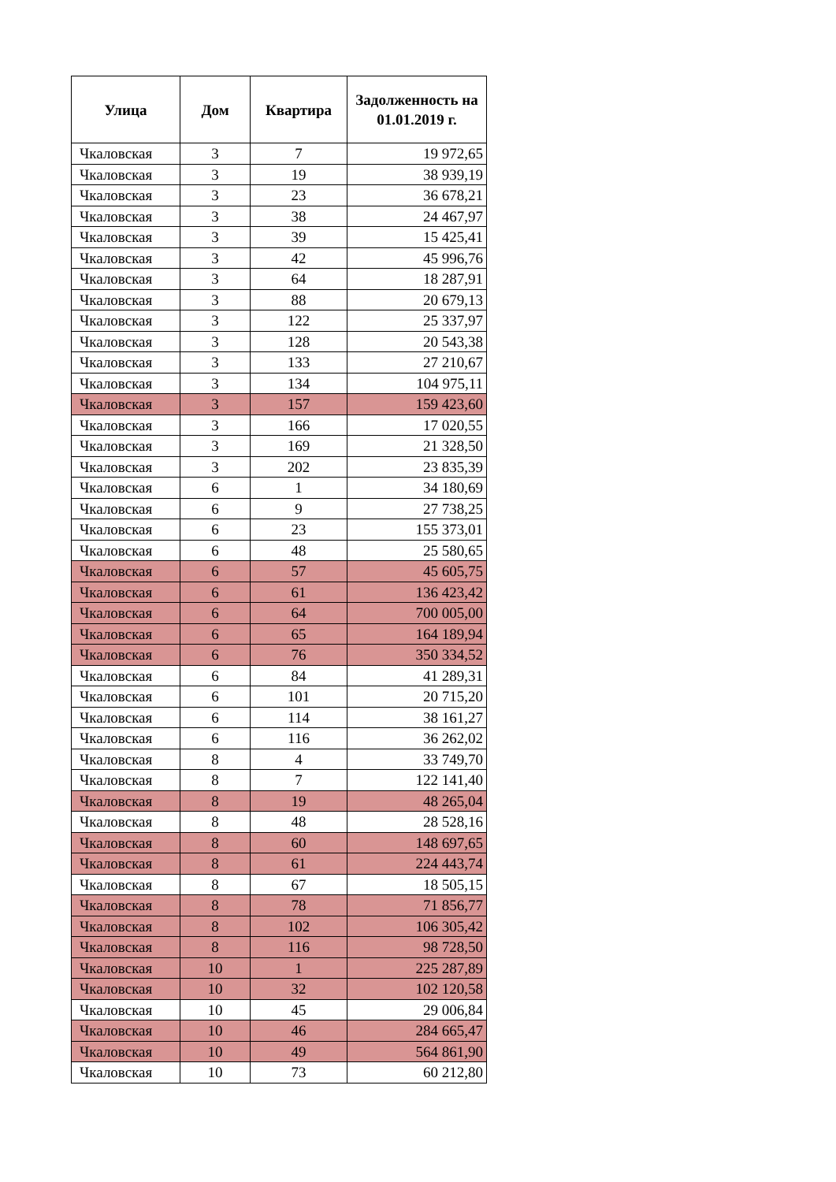| Улица | Дом | Квартира | Задолженность на 01.01.2019 г. |
| --- | --- | --- | --- |
| Чкаловская | 3 | 7 | 19 972,65 |
| Чкаловская | 3 | 19 | 38 939,19 |
| Чкаловская | 3 | 23 | 36 678,21 |
| Чкаловская | 3 | 38 | 24 467,97 |
| Чкаловская | 3 | 39 | 15 425,41 |
| Чкаловская | 3 | 42 | 45 996,76 |
| Чкаловская | 3 | 64 | 18 287,91 |
| Чкаловская | 3 | 88 | 20 679,13 |
| Чкаловская | 3 | 122 | 25 337,97 |
| Чкаловская | 3 | 128 | 20 543,38 |
| Чкаловская | 3 | 133 | 27 210,67 |
| Чкаловская | 3 | 134 | 104 975,11 |
| Чкаловская | 3 | 157 | 159 423,60 |
| Чкаловская | 3 | 166 | 17 020,55 |
| Чкаловская | 3 | 169 | 21 328,50 |
| Чкаловская | 3 | 202 | 23 835,39 |
| Чкаловская | 6 | 1 | 34 180,69 |
| Чкаловская | 6 | 9 | 27 738,25 |
| Чкаловская | 6 | 23 | 155 373,01 |
| Чкаловская | 6 | 48 | 25 580,65 |
| Чкаловская | 6 | 57 | 45 605,75 |
| Чкаловская | 6 | 61 | 136 423,42 |
| Чкаловская | 6 | 64 | 700 005,00 |
| Чкаловская | 6 | 65 | 164 189,94 |
| Чкаловская | 6 | 76 | 350 334,52 |
| Чкаловская | 6 | 84 | 41 289,31 |
| Чкаловская | 6 | 101 | 20 715,20 |
| Чкаловская | 6 | 114 | 38 161,27 |
| Чкаловская | 6 | 116 | 36 262,02 |
| Чкаловская | 8 | 4 | 33 749,70 |
| Чкаловская | 8 | 7 | 122 141,40 |
| Чкаловская | 8 | 19 | 48 265,04 |
| Чкаловская | 8 | 48 | 28 528,16 |
| Чкаловская | 8 | 60 | 148 697,65 |
| Чкаловская | 8 | 61 | 224 443,74 |
| Чкаловская | 8 | 67 | 18 505,15 |
| Чкаловская | 8 | 78 | 71 856,77 |
| Чкаловская | 8 | 102 | 106 305,42 |
| Чкаловская | 8 | 116 | 98 728,50 |
| Чкаловская | 10 | 1 | 225 287,89 |
| Чкаловская | 10 | 32 | 102 120,58 |
| Чкаловская | 10 | 45 | 29 006,84 |
| Чкаловская | 10 | 46 | 284 665,47 |
| Чкаловская | 10 | 49 | 564 861,90 |
| Чкаловская | 10 | 73 | 60 212,80 |